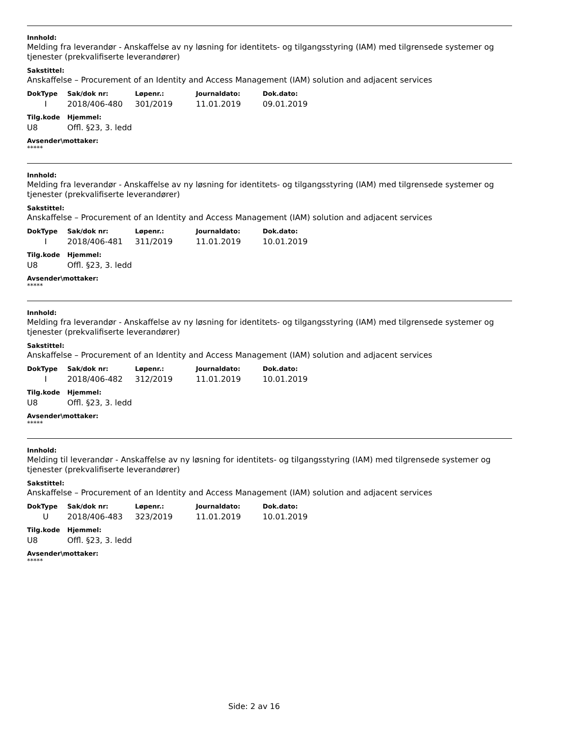Innhold:
Melding fra leverandør - Anskaffelse av ny løsning for identitets- og tilgangsstyring (IAM) med tilgrensede systemer og tjenester (prekvalifiserte leverandører)
Sakstittel:
Anskaffelse – Procurement of an Identity and Access Management (IAM) solution and adjacent services
| DokType | Sak/dok nr: | Løpenr.: | Journaldato: | Dok.dato: |
| --- | --- | --- | --- | --- |
| I | 2018/406-480 | 301/2019 | 11.01.2019 | 09.01.2019 |
| Tilg.kode | Hjemmel: |
| --- | --- |
| U8 | Offl. §23, 3. ledd |
Avsender\mottaker:
*****
Innhold:
Melding fra leverandør - Anskaffelse av ny løsning for identitets- og tilgangsstyring (IAM) med tilgrensede systemer og tjenester (prekvalifiserte leverandører)
Sakstittel:
Anskaffelse – Procurement of an Identity and Access Management (IAM) solution and adjacent services
| DokType | Sak/dok nr: | Løpenr.: | Journaldato: | Dok.dato: |
| --- | --- | --- | --- | --- |
| I | 2018/406-481 | 311/2019 | 11.01.2019 | 10.01.2019 |
| Tilg.kode | Hjemmel: |
| --- | --- |
| U8 | Offl. §23, 3. ledd |
Avsender\mottaker:
*****
Innhold:
Melding fra leverandør - Anskaffelse av ny løsning for identitets- og tilgangsstyring (IAM) med tilgrensede systemer og tjenester (prekvalifiserte leverandører)
Sakstittel:
Anskaffelse – Procurement of an Identity and Access Management (IAM) solution and adjacent services
| DokType | Sak/dok nr: | Løpenr.: | Journaldato: | Dok.dato: |
| --- | --- | --- | --- | --- |
| I | 2018/406-482 | 312/2019 | 11.01.2019 | 10.01.2019 |
| Tilg.kode | Hjemmel: |
| --- | --- |
| U8 | Offl. §23, 3. ledd |
Avsender\mottaker:
*****
Innhold:
Melding til leverandør - Anskaffelse av ny løsning for identitets- og tilgangsstyring (IAM) med tilgrensede systemer og tjenester (prekvalifiserte leverandører)
Sakstittel:
Anskaffelse – Procurement of an Identity and Access Management (IAM) solution and adjacent services
| DokType | Sak/dok nr: | Løpenr.: | Journaldato: | Dok.dato: |
| --- | --- | --- | --- | --- |
| U | 2018/406-483 | 323/2019 | 11.01.2019 | 10.01.2019 |
| Tilg.kode | Hjemmel: |
| --- | --- |
| U8 | Offl. §23, 3. ledd |
Avsender\mottaker:
*****
Side: 2 av 16